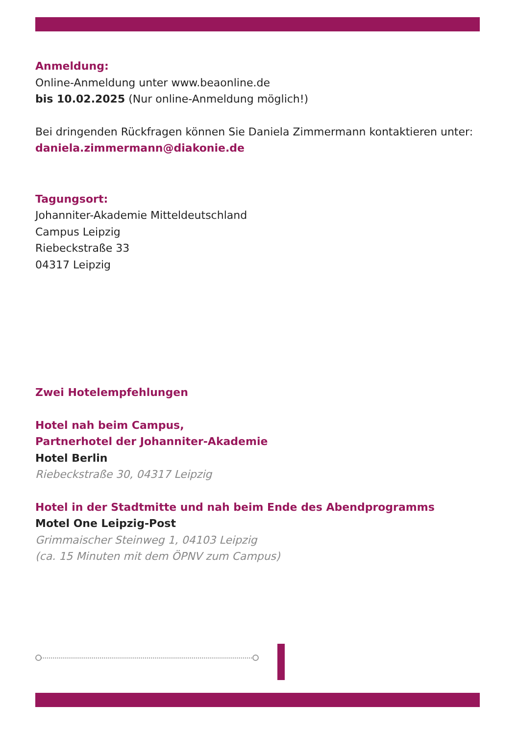Anmeldung:
Online-Anmeldung unter www.beaonline.de
bis 10.02.2025 (Nur online-Anmeldung möglich!)
Bei dringenden Rückfragen können Sie Daniela Zimmermann kontaktieren unter:
daniela.zimmermann@diakonie.de
Tagungsort:
Johanniter-Akademie Mitteldeutschland
Campus Leipzig
Riebeckstraße 33
04317 Leipzig
Zwei Hotelempfehlungen
Hotel nah beim Campus,
Partnerhotel der Johanniter-Akademie
Hotel Berlin
Riebeckstraße 30, 04317 Leipzig
Hotel in der Stadtmitte und nah beim Ende des Abendprogramms
Motel One Leipzig-Post
Grimmaischer Steinweg 1, 04103 Leipzig
(ca. 15 Minuten mit dem ÖPNV zum Campus)